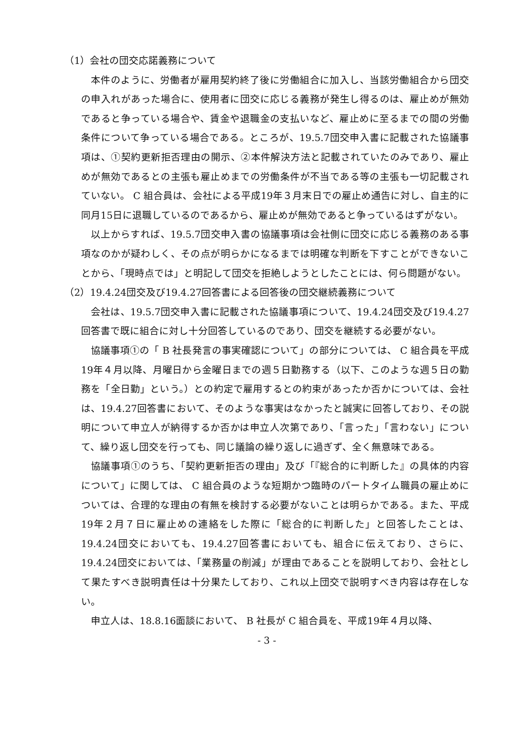（1）会社の団交応諾義務について
本件のように、労働者が雇用契約終了後に労働組合に加入し、当該労働組合から団交の申入れがあった場合に、使用者に団交に応じる義務が発生し得るのは、雇止めが無効であると争っている場合や、賃金や退職金の支払いなど、雇止めに至るまでの間の労働条件について争っている場合である。ところが、19.5.7団交申入書に記載された協議事項は、①契約更新拒否理由の開示、②本件解決方法と記載されていたのみであり、雇止めが無効であるとの主張も雇止めまでの労働条件が不当である等の主張も一切記載されていない。 C 組合員は、会社による平成19年３月末日での雇止め通告に対し、自主的に同月15日に退職しているのであるから、雇止めが無効であると争っているはずがない。
以上からすれば、19.5.7団交申入書の協議事項は会社側に団交に応じる義務のある事項なのかが疑わしく、その点が明らかになるまでは明確な判断を下すことができないことから、「現時点では」と明記して団交を拒絶しようとしたことには、何ら問題がない。
（2）19.4.24団交及び19.4.27回答書による回答後の団交継続義務について
会社は、19.5.7団交申入書に記載された協議事項について、19.4.24団交及び19.4.27回答書で既に組合に対し十分回答しているのであり、団交を継続する必要がない。
協議事項①の「 B 社長発言の事実確認について」の部分については、 C 組合員を平成19年４月以降、月曜日から金曜日までの週５日勤務する（以下、このような週５日の勤務を「全日勤」という。）との約定で雇用するとの約束があったか否かについては、会社は、19.4.27回答書において、そのような事実はなかったと誠実に回答しており、その説明について申立人が納得するか否かは申立人次第であり、「言った」「言わない」について、繰り返し団交を行っても、同じ議論の繰り返しに過ぎず、全く無意味である。
協議事項①のうち、「契約更新拒否の理由」及び「『総合的に判断した』の具体的内容について」に関しては、 C 組合員のような短期かつ臨時のパートタイム職員の雇止めについては、合理的な理由の有無を検討する必要がないことは明らかである。また、平成19年２月７日に雇止めの連絡をした際に「総合的に判断した」と回答したことは、19.4.24団交においても、19.4.27回答書においても、組合に伝えており、さらに、19.4.24団交においては、「業務量の削減」が理由であることを説明しており、会社として果たすべき説明責任は十分果たしており、これ以上団交で説明すべき内容は存在しない。
申立人は、18.8.16面談において、 B 社長が C 組合員を、平成19年４月以降、
- 3 -